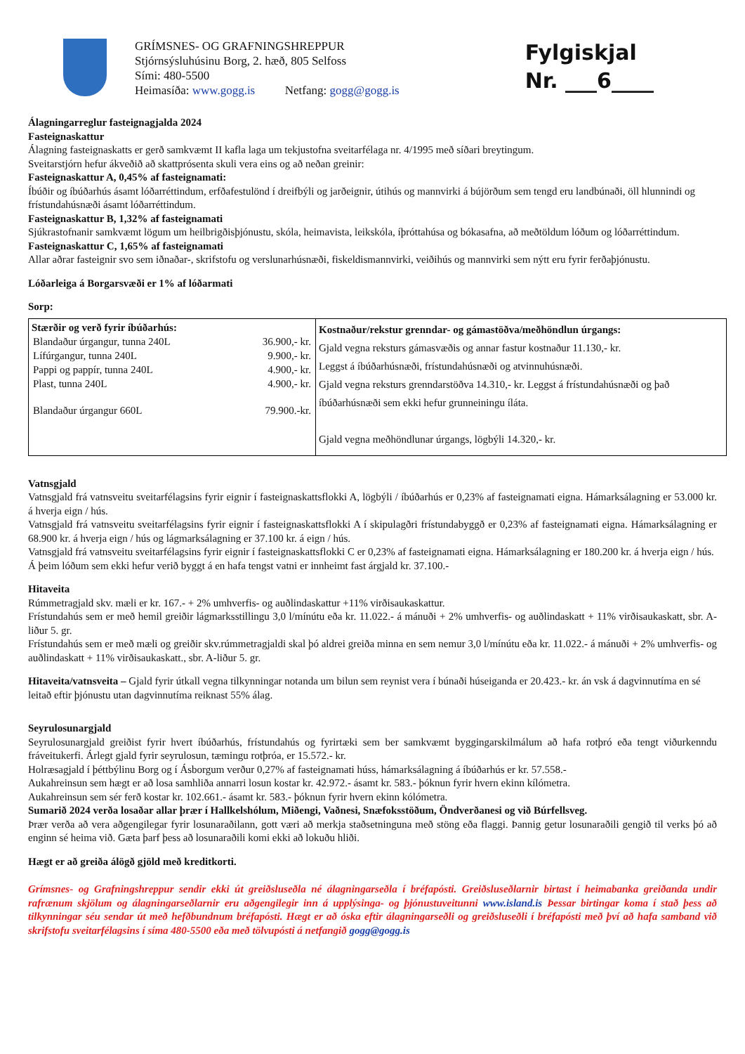GRÍMSNES- OG GRAFNINGSHREPPUR
Stjórnsýsluhúsinu Borg, 2. hæð, 805 Selfoss
Sími: 480-5500
Heimasíða: www.gogg.is Netfang: gogg@gogg.is
Fylgiskjal
Nr. ___6____
Álagningarreglur fasteignagjalda 2024
Fasteignaskattur
Álagning fasteignaskatts er gerð samkvæmt II kafla laga um tekjustofna sveitarfélaga nr. 4/1995 með síðari breytingum.
Sveitarstjórn hefur ákveðið að skattprósenta skuli vera eins og að neðan greinir:
Fasteignaskattur A, 0,45% af fasteignamati:
Íbúðir og íbúðarhús ásamt lóðarréttindum, erfðafestulönd í dreifbýli og jarðeignir, útihús og mannvirki á bújörðum sem tengd eru landbúnaði, öll hlunnindi og frístundahúsnæði ásamt lóðarréttindum.
Fasteignaskattur B, 1,32% af fasteignamati
Sjúkrastofnanir samkvæmt lögum um heilbrigðisþjónustu, skóla, heimavista, leikskóla, íþróttahúsa og bókasafna, að meðtöldum lóðum og lóðarréttindum.
Fasteignaskattur C, 1,65% af fasteignamati
Allar aðrar fasteignir svo sem iðnaðar-, skrifstofu og verslunarhúsnæði, fiskeldismannvirki, veiðihús og mannvirki sem nýtt eru fyrir ferðaþjónustu.
Lóðarleiga á Borgarsvæði er 1% af lóðarmati
Sorp:
| Stærðir og verð fyrir íbúðarhús: / Blandaður úrgangur, tunna 240L / 36.900,- kr. / / Lífúrgangur, tunna 240L / 9.900,- kr. / / Pappi og pappír, tunna 240L / 4.900,- kr. / / Plast, tunna 240L / 4.900,- kr. / / Blandaður úrgangur 660L / 79.900.-kr. / | Kostnaður/rekstur grenndar- og gámastöðva/meðhöndlun úrgangs: Gjald vegna reksturs gámasvæðis og annar fastur kostnaður 11.130,- kr. Leggst á íbúðarhúsnæði, frístundahúsnæði og atvinnuhúsnæði. Gjald vegna reksturs grenndarstöðva 14.310,- kr. Leggst á frístundahúsnæði og það íbúðarhúsnæði sem ekki hefur grunneiningu íláta. Gjald vegna meðhöndlunar úrgangs, lögbýli 14.320,- kr. |
Vatnsgjald
Vatnsgjald frá vatnsveitu sveitarfélagsins fyrir eignir í fasteignaskattsflokki A, lögbýli / íbúðarhús er 0,23% af fasteignamati eigna. Hámarksálagning er 53.000 kr. á hverja eign / hús.
Vatnsgjald frá vatnsveitu sveitarfélagsins fyrir eignir í fasteignaskattsflokki A í skipulagðri frístundabyggð er 0,23% af fasteignamati eigna. Hámarksálagning er 68.900 kr. á hverja eign / hús og lágmarksálagning er 37.100 kr. á eign / hús.
Vatnsgjald frá vatnsveitu sveitarfélagsins fyrir eignir í fasteignaskattsflokki C er 0,23% af fasteignamati eigna. Hámarksálagning er 180.200 kr. á hverja eign / hús.
Á þeim lóðum sem ekki hefur verið byggt á en hafa tengst vatni er innheimt fast árgjald kr. 37.100.-
Hitaveita
Rúmmetragjald skv. mæli er kr. 167.- + 2% umhverfis- og auðlindaskattur +11% virðisaukaskattur.
Frístundahús sem er með hemil greiðir lágmarksstillingu 3,0 l/mínútu eða kr. 11.022.- á mánuði + 2% umhverfis- og auðlindaskatt + 11% virðisaukaskatt, sbr. A-liður 5. gr.
Frístundahús sem er með mæli og greiðir skv.rúmmetragjaldi skal þó aldrei greiða minna en sem nemur 3,0 l/mínútu eða kr. 11.022.- á mánuði + 2% umhverfis- og auðlindaskatt + 11% virðisaukaskatt., sbr. A-liður 5. gr.
Hitaveita/vatnsveita – Gjald fyrir útkall vegna tilkynningar notanda um bilun sem reynist vera í búnaði húseiganda er 20.423.- kr. án vsk á dagvinnutíma en sé leitað eftir þjónustu utan dagvinnutíma reiknast 55% álag.
Seyrulosunargjald
Seyrulosunargjald greiðist fyrir hvert íbúðarhús, frístundahús og fyrirtæki sem ber samkvæmt byggingarskilmálum að hafa rotþró eða tengt viðurkenndu fráveitukerfi. Árlegt gjald fyrir seyrulosun, tæmingu rotþróa, er 15.572.- kr.
Holræsagjald í þéttbýlinu Borg og í Ásborgum verður 0,27% af fasteignamati húss, hámarksálagning á íbúðarhús er kr. 57.558.-
Aukahreinsun sem hægt er að losa samhliða annarri losun kostar kr. 42.972.- ásamt kr. 583.- þóknun fyrir hvern ekinn kílómetra.
Aukahreinsun sem sér ferð kostar kr. 102.661.- ásamt kr. 583.- þóknun fyrir hvern ekinn kólómetra.
Sumarið 2024 verða losaðar allar þrær í Hallkelshólum, Miðengi, Vaðnesi, Snæfoksstöðum, Öndverðanesi og við Búrfellsveg.
Þrær verða að vera aðgengilegar fyrir losunaraðilann, gott væri að merkja staðsetninguna með stöng eða flaggi. Þannig getur losunaraðili gengið til verks þó að enginn sé heima við. Gæta þarf þess að losunaraðili komi ekki að lokuðu hliði.
Hægt er að greiða álögð gjöld með kreditkorti.
Grímsnes- og Grafningshreppur sendir ekki út greiðsluseðla né álagningarseðla í bréfapósti. Greiðsluseðlarnir birtast í heimabanka greiðanda undir rafrænum skjölum og álagningarseðlarnir eru aðgengilegir inn á upplýsinga- og þjónustuveitunni www.island.is Þessar birtingar koma í stað þess að tilkynningar séu sendar út með hefðbundnum bréfapósti. Hægt er að óska eftir álagningarseðli og greiðsluseðli í bréfapósti með því að hafa samband við skrifstofu sveitarfélagsins í síma 480-5500 eða með tölvupósti á netfangið gogg@gogg.is